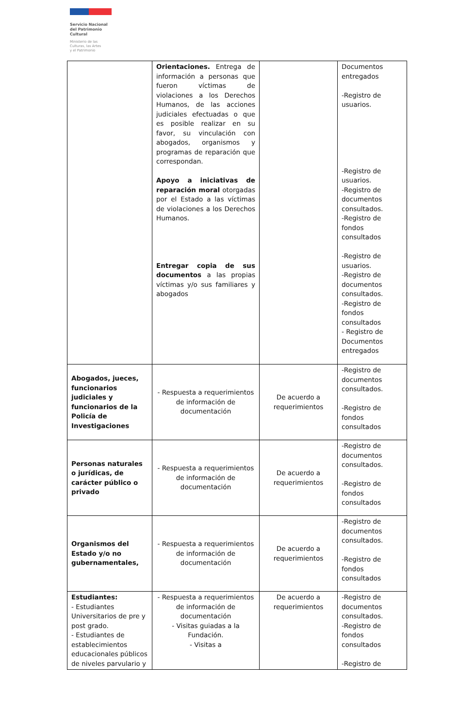Servicio Nacional
del Patrimonio
Cultural
Ministerio de las
Culturas, las Artes
y el Patrimonio
| | Orientaciones. Entrega de información a personas que fueron víctimas de violaciones a los Derechos Humanos, de las acciones judiciales efectuadas o que es posible realizar en su favor, su vinculación con abogados, organismos y programas de reparación que correspondan. Apoyo a iniciativas de reparación moral otorgadas por el Estado a las víctimas de violaciones a los Derechos Humanos. Entregar copia de sus documentos a las propias víctimas y/o sus familiares y abogados | | Documentos entregados -Registro de usuarios. -Registro de usuarios. -Registro de documentos consultados. -Registro de fondos consultados -Registro de usuarios. -Registro de documentos consultados. -Registro de fondos consultados - Registro de Documentos entregados |
| Abogados, jueces, funcionarios judiciales y funcionarios de la Policía de Investigaciones | - Respuesta a requerimientos de información de documentación | De acuerdo a requerimientos | -Registro de documentos consultados. -Registro de fondos consultados |
| Personas naturales o jurídicas, de carácter público o privado | - Respuesta a requerimientos de información de documentación | De acuerdo a requerimientos | -Registro de documentos consultados. -Registro de fondos consultados |
| Organismos del Estado y/o no gubernamentales, | - Respuesta a requerimientos de información de documentación | De acuerdo a requerimientos | -Registro de documentos consultados. -Registro de fondos consultados |
| Estudiantes: - Estudiantes Universitarios de pre y post grado. - Estudiantes de establecimientos educacionales públicos de niveles parvulario y | - Respuesta a requerimientos de información de documentación - Visitas guiadas a la Fundación. - Visitas a | De acuerdo a requerimientos | -Registro de documentos consultados. -Registro de fondos consultados -Registro de |